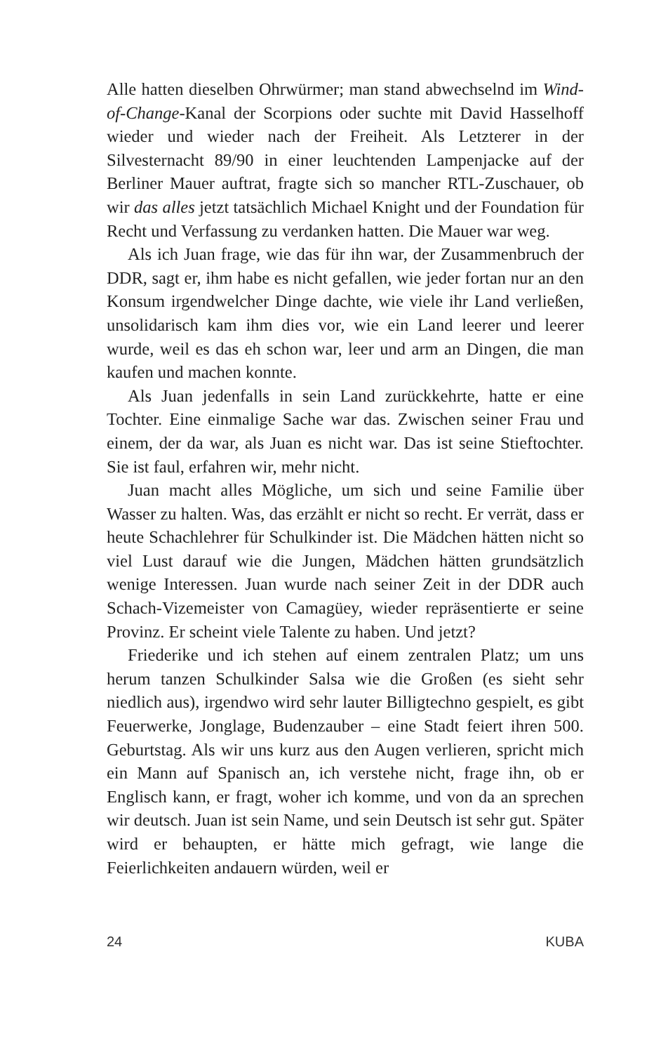Alle hatten dieselben Ohrwürmer; man stand abwechselnd im Wind-of-Change-Kanal der Scorpions oder suchte mit David Hasselhoff wieder und wieder nach der Freiheit. Als Letzterer in der Silvesternacht 89/90 in einer leuchtenden Lampenjacke auf der Berliner Mauer auftrat, fragte sich so mancher RTL-Zuschauer, ob wir das alles jetzt tatsächlich Michael Knight und der Foundation für Recht und Verfassung zu verdanken hatten. Die Mauer war weg.
Als ich Juan frage, wie das für ihn war, der Zusammenbruch der DDR, sagt er, ihm habe es nicht gefallen, wie jeder fortan nur an den Konsum irgendwelcher Dinge dachte, wie viele ihr Land verließen, unsolidarisch kam ihm dies vor, wie ein Land leerer und leerer wurde, weil es das eh schon war, leer und arm an Dingen, die man kaufen und machen konnte.
Als Juan jedenfalls in sein Land zurückkehrte, hatte er eine Tochter. Eine einmalige Sache war das. Zwischen seiner Frau und einem, der da war, als Juan es nicht war. Das ist seine Stieftochter. Sie ist faul, erfahren wir, mehr nicht.
Juan macht alles Mögliche, um sich und seine Familie über Wasser zu halten. Was, das erzählt er nicht so recht. Er verrät, dass er heute Schachlehrer für Schulkinder ist. Die Mädchen hätten nicht so viel Lust darauf wie die Jungen, Mädchen hätten grundsätzlich wenige Interessen. Juan wurde nach seiner Zeit in der DDR auch Schach-Vizemeister von Camagüey, wieder repräsentierte er seine Provinz. Er scheint viele Talente zu haben. Und jetzt?
Friederike und ich stehen auf einem zentralen Platz; um uns herum tanzen Schulkinder Salsa wie die Großen (es sieht sehr niedlich aus), irgendwo wird sehr lauter Billigtechno gespielt, es gibt Feuerwerke, Jonglage, Budenzauber – eine Stadt feiert ihren 500. Geburtstag. Als wir uns kurz aus den Augen verlieren, spricht mich ein Mann auf Spanisch an, ich verstehe nicht, frage ihn, ob er Englisch kann, er fragt, woher ich komme, und von da an sprechen wir deutsch. Juan ist sein Name, und sein Deutsch ist sehr gut. Später wird er behaupten, er hätte mich gefragt, wie lange die Feierlichkeiten andauern würden, weil er
24 KUBA